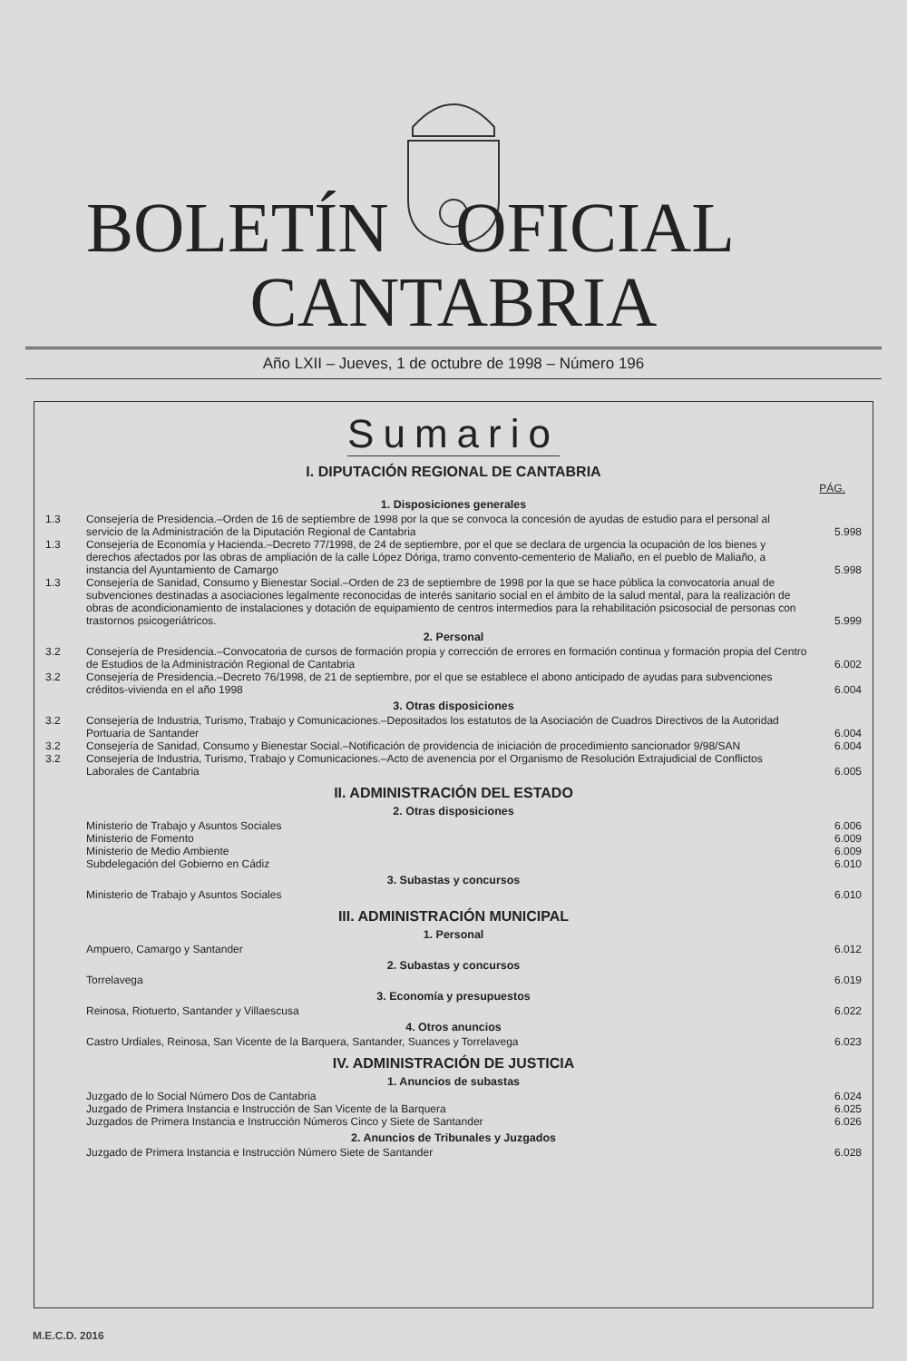BOLETÍN OFICIAL
CANTABRIA
Año LXII – Jueves, 1 de octubre de 1998 – Número 196
Sumario
I. DIPUTACIÓN REGIONAL DE CANTABRIA
PÁG.
1. Disposiciones generales
1.3 Consejería de Presidencia.–Orden de 16 de septiembre de 1998 por la que se convoca la concesión de ayudas de estudio para el personal al servicio de la Administración de la Diputación Regional de Cantabria 5.998
1.3 Consejería de Economía y Hacienda.–Decreto 77/1998, de 24 de septiembre, por el que se declara de urgencia la ocupación de los bienes y derechos afectados por las obras de ampliación de la calle López Dóriga, tramo convento-cementerio de Maliaño, en el pueblo de Maliaño, a instancia del Ayuntamiento de Camargo 5.998
1.3 Consejería de Sanidad, Consumo y Bienestar Social.–Orden de 23 de septiembre de 1998 por la que se hace pública la convocatoria anual de subvenciones destinadas a asociaciones legalmente reconocidas de interés sanitario social en el ámbito de la salud mental, para la realización de obras de acondicionamiento de instalaciones y dotación de equipamiento de centros intermedios para la rehabilitación psicosocial de personas con trastornos psicogeriátricos. 5.999
2. Personal
3.2 Consejería de Presidencia.–Convocatoria de cursos de formación propia y corrección de errores en formación continua y formación propia del Centro de Estudios de la Administración Regional de Cantabria 6.002
3.2 Consejería de Presidencia.–Decreto 76/1998, de 21 de septiembre, por el que se establece el abono anticipado de ayudas para subvenciones créditos-vivienda en el año 1998 6.004
3. Otras disposiciones
3.2 Consejería de Industria, Turismo, Trabajo y Comunicaciones.–Depositados los estatutos de la Asociación de Cuadros Directivos de la Autoridad Portuaria de Santander 6.004
3.2 Consejería de Sanidad, Consumo y Bienestar Social.–Notificación de providencia de iniciación de procedimiento sancionador 9/98/SAN 6.004
3.2 Consejería de Industria, Turismo, Trabajo y Comunicaciones.–Acto de avenencia por el Organismo de Resolución Extrajudicial de Conflictos Laborales de Cantabria 6.005
II. ADMINISTRACIÓN DEL ESTADO
2. Otras disposiciones
Ministerio de Trabajo y Asuntos Sociales 6.006
Ministerio de Fomento 6.009
Ministerio de Medio Ambiente 6.009
Subdelegación del Gobierno en Cádiz 6.010
3. Subastas y concursos
Ministerio de Trabajo y Asuntos Sociales 6.010
III. ADMINISTRACIÓN MUNICIPAL
1. Personal
Ampuero, Camargo y Santander 6.012
2. Subastas y concursos
Torrelavega 6.019
3. Economía y presupuestos
Reinosa, Riotuerto, Santander y Villaescusa 6.022
4. Otros anuncios
Castro Urdiales, Reinosa, San Vicente de la Barquera, Santander, Suances y Torrelavega 6.023
IV. ADMINISTRACIÓN DE JUSTICIA
1. Anuncios de subastas
Juzgado de lo Social Número Dos de Cantabria 6.024
Juzgado de Primera Instancia e Instrucción de San Vicente de la Barquera 6.025
Juzgados de Primera Instancia e Instrucción Números Cinco y Siete de Santander 6.026
2. Anuncios de Tribunales y Juzgados
Juzgado de Primera Instancia e Instrucción Número Siete de Santander 6.028
M.E.C.D. 2016